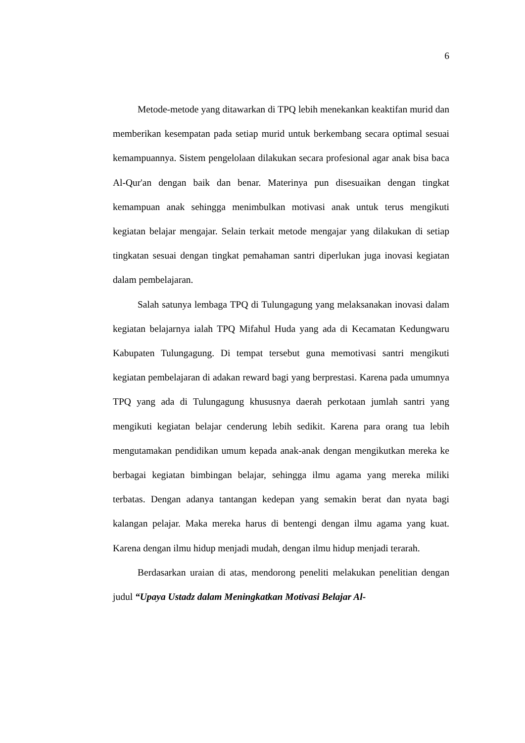6
Metode-metode yang ditawarkan di TPQ lebih menekankan keaktifan murid dan memberikan kesempatan pada setiap murid untuk berkembang secara optimal sesuai kemampuannya. Sistem pengelolaan dilakukan secara profesional agar anak bisa baca Al-Qur'an dengan baik dan benar. Materinya pun disesuaikan dengan tingkat kemampuan anak sehingga menimbulkan motivasi anak untuk terus mengikuti kegiatan belajar mengajar. Selain terkait metode mengajar yang dilakukan di setiap tingkatan sesuai dengan tingkat pemahaman santri diperlukan juga inovasi kegiatan dalam pembelajaran.
Salah satunya lembaga TPQ di Tulungagung yang melaksanakan inovasi dalam kegiatan belajarnya ialah TPQ Mifahul Huda yang ada di Kecamatan Kedungwaru Kabupaten Tulungagung. Di tempat tersebut guna memotivasi santri mengikuti kegiatan pembelajaran di adakan reward bagi yang berprestasi. Karena pada umumnya TPQ yang ada di Tulungagung khususnya daerah perkotaan jumlah santri yang mengikuti kegiatan belajar cenderung lebih sedikit. Karena para orang tua lebih mengutamakan pendidikan umum kepada anak-anak dengan mengikutkan mereka ke berbagai kegiatan bimbingan belajar, sehingga ilmu agama yang mereka miliki terbatas. Dengan adanya tantangan kedepan yang semakin berat dan nyata bagi kalangan pelajar. Maka mereka harus di bentengi dengan ilmu agama yang kuat. Karena dengan ilmu hidup menjadi mudah, dengan ilmu hidup menjadi terarah.
Berdasarkan uraian di atas, mendorong peneliti melakukan penelitian dengan judul “Upaya Ustadz dalam Meningkatkan Motivasi Belajar Al-